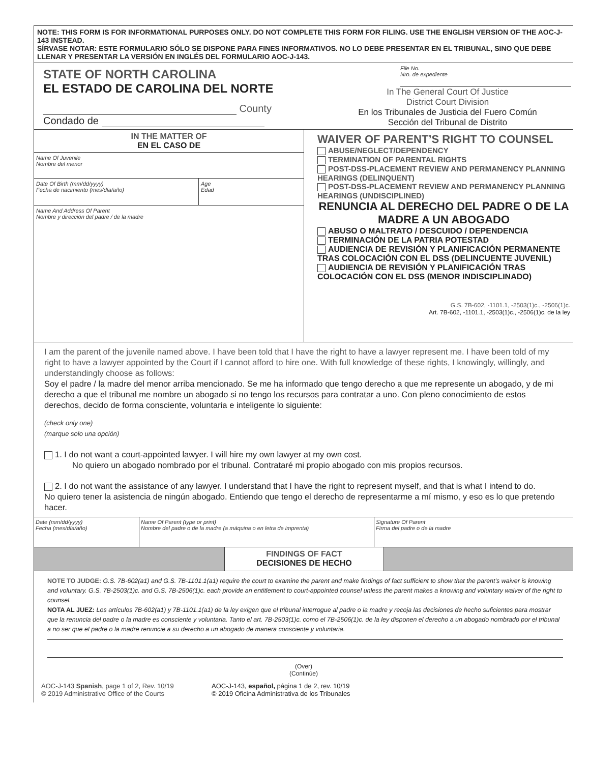NOTE: THIS FORM IS FOR INFORMATIONAL PURPOSES ONLY. DO NOT COMPLETE THIS FORM FOR FILING. USE THE ENGLISH VERSION OF THE AOC-J-143 INSTEAD.
SÍRVASE NOTAR: ESTE FORMULARIO SÓLO SE DISPONE PARA FINES INFORMATIVOS. NO LO DEBE PRESENTAR EN EL TRIBUNAL, SINO QUE DEBE LLENAR Y PRESENTAR LA VERSIÓN EN INGLÉS DEL FORMULARIO AOC-J-143.
STATE OF NORTH CAROLINA
EL ESTADO DE CAROLINA DEL NORTE
County
Condado de
File No.
Nro. de expediente
In The General Court Of Justice
District Court Division
En los Tribunales de Justicia del Fuero Común
Sección del Tribunal de Distrito
IN THE MATTER OF
EN EL CASO DE
Name Of Juvenile
Nombre del menor
Date Of Birth (mm/dd/yyyy)
Fecha de nacimiento (mes/día/año)
Age
Edad
Name And Address Of Parent
Nombre y dirección del padre / de la madre
WAIVER OF PARENT’S RIGHT TO COUNSEL
ABUSE/NEGLECT/DEPENDENCY
TERMINATION OF PARENTAL RIGHTS
POST-DSS-PLACEMENT REVIEW AND PERMANENCY PLANNING HEARINGS (DELINQUENT)
POST-DSS-PLACEMENT REVIEW AND PERMANENCY PLANNING HEARINGS (UNDISCIPLINED)
RENUNCIA AL DERECHO DEL PADRE O DE LA MADRE A UN ABOGADO
ABUSO O MALTRATO / DESCUIDO / DEPENDENCIA
TERMINACIÓN DE LA PATRIA POTESTAD
AUDIENCIA DE REVISIÓN Y PLANIFICACIÓN PERMANENTE TRAS COLOCACIÓN CON EL DSS (DELINCUENTE JUVENIL)
AUDIENCIA DE REVISIÓN Y PLANIFICACIÓN TRAS COLOCACIÓN CON EL DSS (MENOR INDISCIPLINADO)
G.S. 7B-602, -1101.1, -2503(1)c., -2506(1)c.
Art. 7B-602, -1101.1, -2503(1)c., -2506(1)c. de la ley
I am the parent of the juvenile named above. I have been told that I have the right to have a lawyer represent me. I have been told of my right to have a lawyer appointed by the Court if I cannot afford to hire one. With full knowledge of these rights, I knowingly, willingly, and understandingly choose as follows:
Soy el padre / la madre del menor arriba mencionado. Se me ha informado que tengo derecho a que me represente un abogado, y de mi derecho a que el tribunal me nombre un abogado si no tengo los recursos para contratar a uno. Con pleno conocimiento de estos derechos, decido de forma consciente, voluntaria e inteligente lo siguiente:
(check only one)
(marque solo una opción)
1. I do not want a court-appointed lawyer. I will hire my own lawyer at my own cost.
No quiero un abogado nombrado por el tribunal. Contrataré mi propio abogado con mis propios recursos.
2. I do not want the assistance of any lawyer. I understand that I have the right to represent myself, and that is what I intend to do.
No quiero tener la asistencia de ningún abogado. Entiendo que tengo el derecho de representarme a mí mismo, y eso es lo que pretendo hacer.
Date (mm/dd/yyyy)
Fecha (mes/día/año)
Name Of Parent (type or print)
Nombre del padre o de la madre (a máquina o en letra de imprenta)
Signature Of Parent
Firma del padre o de la madre
FINDINGS OF FACT
DECISIONES DE HECHO
NOTE TO JUDGE: G.S. 7B-602(a1) and G.S. 7B-1101.1(a1) require the court to examine the parent and make findings of fact sufficient to show that the parent’s waiver is knowing and voluntary. G.S. 7B-2503(1)c. and G.S. 7B-2506(1)c. each provide an entitlement to court-appointed counsel unless the parent makes a knowing and voluntary waiver of the right to counsel.
NOTA AL JUEZ: Los artículos 7B-602(a1) y 7B-1101.1(a1) de la ley exigen que el tribunal interrogue al padre o la madre y recoja las decisiones de hecho suficientes para mostrar que la renuncia del padre o la madre es consciente y voluntaria. Tanto el art. 7B-2503(1)c. como el 7B-2506(1)c. de la ley disponen el derecho a un abogado nombrado por el tribunal a no ser que el padre o la madre renuncie a su derecho a un abogado de manera consciente y voluntaria.
(Over)
(Continúe)
AOC-J-143 Spanish, page 1 of 2, Rev. 10/19
© 2019 Administrative Office of the Courts
AOC-J-143, español, página 1 de 2, rev. 10/19
© 2019 Oficina Administrativa de los Tribunales